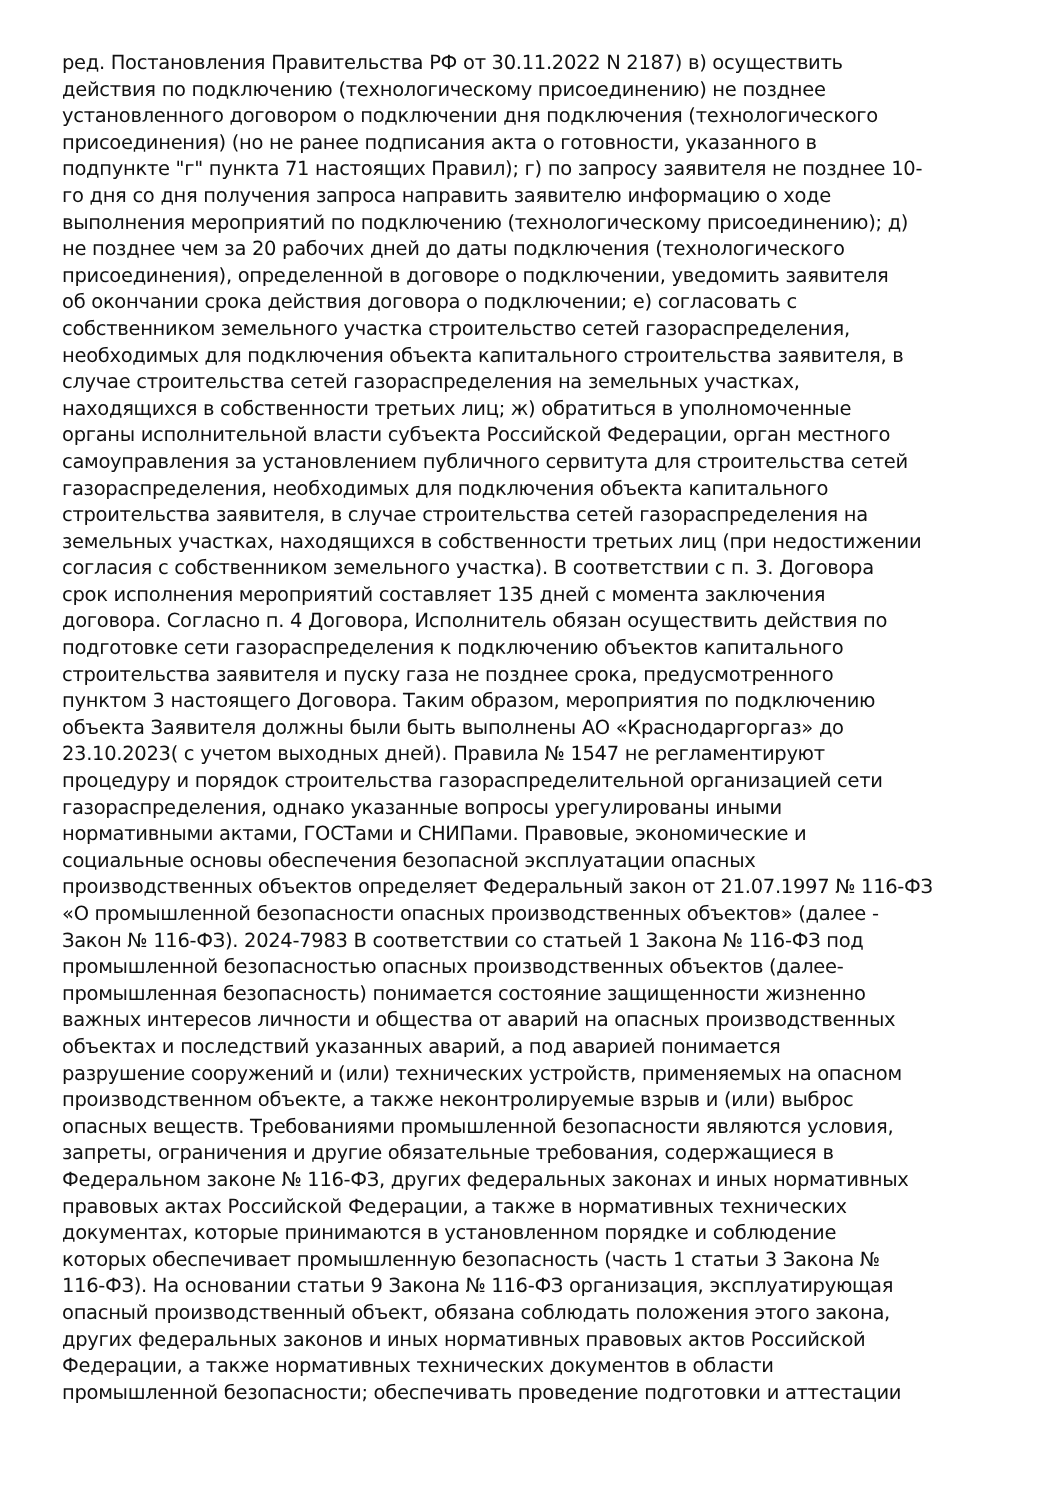ред. Постановления Правительства РФ от 30.11.2022 N 2187) в) осуществить
действия по подключению (технологическому присоединению) не позднее
установленного договором о подключении дня подключения (технологического
присоединения) (но не ранее подписания акта о готовности, указанного в
подпункте "г" пункта 71 настоящих Правил); г) по запросу заявителя не позднее 10-
го дня со дня получения запроса направить заявителю информацию о ходе
выполнения мероприятий по подключению (технологическому присоединению); д)
не позднее чем за 20 рабочих дней до даты подключения (технологического
присоединения), определенной в договоре о подключении, уведомить заявителя
об окончании срока действия договора о подключении; е) согласовать с
собственником земельного участка строительство сетей газораспределения,
необходимых для подключения объекта капитального строительства заявителя, в
случае строительства сетей газораспределения на земельных участках,
находящихся в собственности третьих лиц; ж) обратиться в уполномоченные
органы исполнительной власти субъекта Российской Федерации, орган местного
самоуправления за установлением публичного сервитута для строительства сетей
газораспределения, необходимых для подключения объекта капитального
строительства заявителя, в случае строительства сетей газораспределения на
земельных участках, находящихся в собственности третьих лиц (при недостижении
согласия с собственником земельного участка). В соответствии с п. 3. Договора
срок исполнения мероприятий составляет 135 дней с момента заключения
договора. Согласно п. 4 Договора, Исполнитель обязан осуществить действия по
подготовке сети газораспределения к подключению объектов капитального
строительства заявителя и пуску газа не позднее срока, предусмотренного
пунктом 3 настоящего Договора. Таким образом, мероприятия по подключению
объекта Заявителя должны были быть выполнены АО «Краснодаргоргаз» до
23.10.2023( с учетом выходных дней). Правила № 1547 не регламентируют
процедуру и порядок строительства газораспределительной организацией сети
газораспределения, однако указанные вопросы урегулированы иными
нормативными актами, ГОСТами и СНИПами. Правовые, экономические и
социальные основы обеспечения безопасной эксплуатации опасных
производственных объектов определяет Федеральный закон от 21.07.1997 № 116-ФЗ
«О промышленной безопасности опасных производственных объектов» (далее -
Закон № 116-ФЗ). 2024-7983 В соответствии со статьей 1 Закона № 116-ФЗ под
промышленной безопасностью опасных производственных объектов (далее-
промышленная безопасность) понимается состояние защищенности жизненно
важных интересов личности и общества от аварий на опасных производственных
объектах и последствий указанных аварий, а под аварией понимается
разрушение сооружений и (или) технических устройств, применяемых на опасном
производственном объекте, а также неконтролируемые взрыв и (или) выброс
опасных веществ. Требованиями промышленной безопасности являются условия,
запреты, ограничения и другие обязательные требования, содержащиеся в
Федеральном законе № 116-ФЗ, других федеральных законах и иных нормативных
правовых актах Российской Федерации, а также в нормативных технических
документах, которые принимаются в установленном порядке и соблюдение
которых обеспечивает промышленную безопасность (часть 1 статьи 3 Закона №
116-ФЗ). На основании статьи 9 Закона № 116-ФЗ организация, эксплуатирующая
опасный производственный объект, обязана соблюдать положения этого закона,
других федеральных законов и иных нормативных правовых актов Российской
Федерации, а также нормативных технических документов в области
промышленной безопасности; обеспечивать проведение подготовки и аттестации